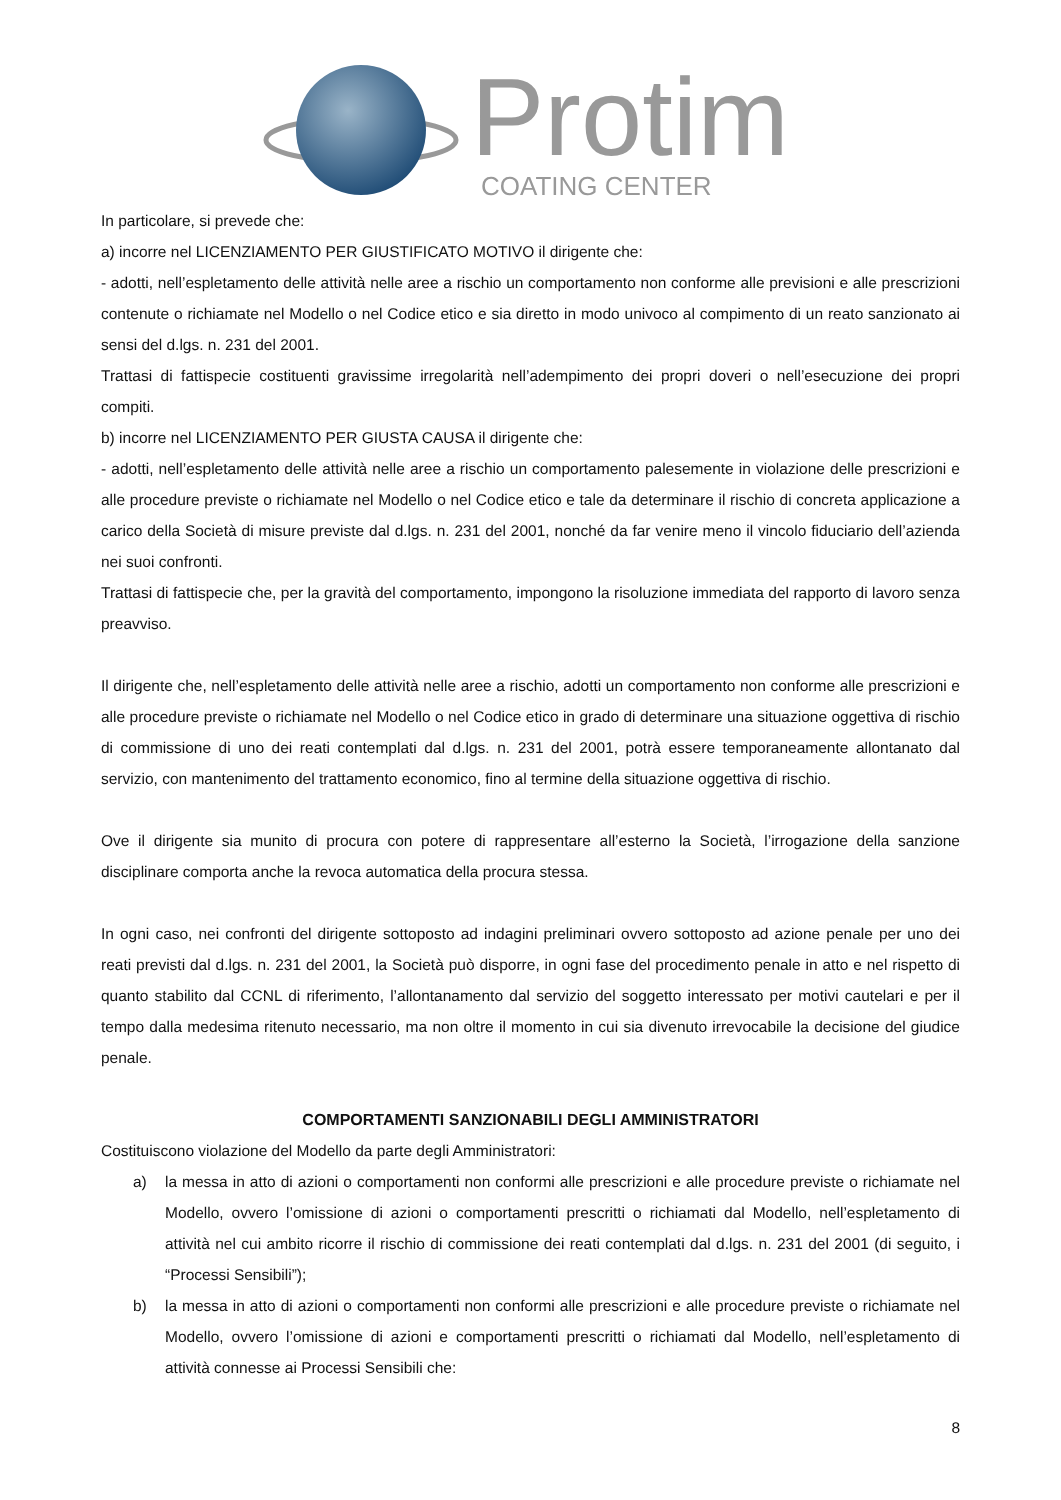Protim
COATING CENTER
In particolare, si prevede che:
a) incorre nel LICENZIAMENTO PER GIUSTIFICATO MOTIVO il dirigente che:
- adotti, nell’espletamento delle attività nelle aree a rischio un comportamento non conforme alle previsioni e alle prescrizioni contenute o richiamate nel Modello o nel Codice etico e sia diretto in modo univoco al compimento di un reato sanzionato ai sensi del d.lgs. n. 231 del 2001.
Trattasi di fattispecie costituenti gravissime irregolarità nell’adempimento dei propri doveri o nell’esecuzione dei propri compiti.
b) incorre nel LICENZIAMENTO PER GIUSTA CAUSA il dirigente che:
- adotti, nell’espletamento delle attività nelle aree a rischio un comportamento palesemente in violazione delle prescrizioni e alle procedure previste o richiamate nel Modello o nel Codice etico e tale da determinare il rischio di concreta applicazione a carico della Società di misure previste dal d.lgs. n. 231 del 2001, nonché da far venire meno il vincolo fiduciario dell’azienda nei suoi confronti.
Trattasi di fattispecie che, per la gravità del comportamento, impongono la risoluzione immediata del rapporto di lavoro senza preavviso.
Il dirigente che, nell’espletamento delle attività nelle aree a rischio, adotti un comportamento non conforme alle prescrizioni e alle procedure previste o richiamate nel Modello o nel Codice etico in grado di determinare una situazione oggettiva di rischio di commissione di uno dei reati contemplati dal d.lgs. n. 231 del 2001, potrà essere temporaneamente allontanato dal servizio, con mantenimento del trattamento economico, fino al termine della situazione oggettiva di rischio.
Ove il dirigente sia munito di procura con potere di rappresentare all’esterno la Società, l’irrogazione della sanzione disciplinare comporta anche la revoca automatica della procura stessa.
In ogni caso, nei confronti del dirigente sottoposto ad indagini preliminari ovvero sottoposto ad azione penale per uno dei reati previsti dal d.lgs. n. 231 del 2001, la Società può disporre, in ogni fase del procedimento penale in atto e nel rispetto di quanto stabilito dal CCNL di riferimento, l’allontanamento dal servizio del soggetto interessato per motivi cautelari e per il tempo dalla medesima ritenuto necessario, ma non oltre il momento in cui sia divenuto irrevocabile la decisione del giudice penale.
COMPORTAMENTI SANZIONABILI DEGLI AMMINISTRATORI
Costituiscono violazione del Modello da parte degli Amministratori:
a) la messa in atto di azioni o comportamenti non conformi alle prescrizioni e alle procedure previste o richiamate nel Modello, ovvero l’omissione di azioni o comportamenti prescritti o richiamati dal Modello, nell’espletamento di attività nel cui ambito ricorre il rischio di commissione dei reati contemplati dal d.lgs. n. 231 del 2001 (di seguito, i “Processi Sensibili”);
b) la messa in atto di azioni o comportamenti non conformi alle prescrizioni e alle procedure previste o richiamate nel Modello, ovvero l’omissione di azioni e comportamenti prescritti o richiamati dal Modello, nell’espletamento di attività connesse ai Processi Sensibili che:
8